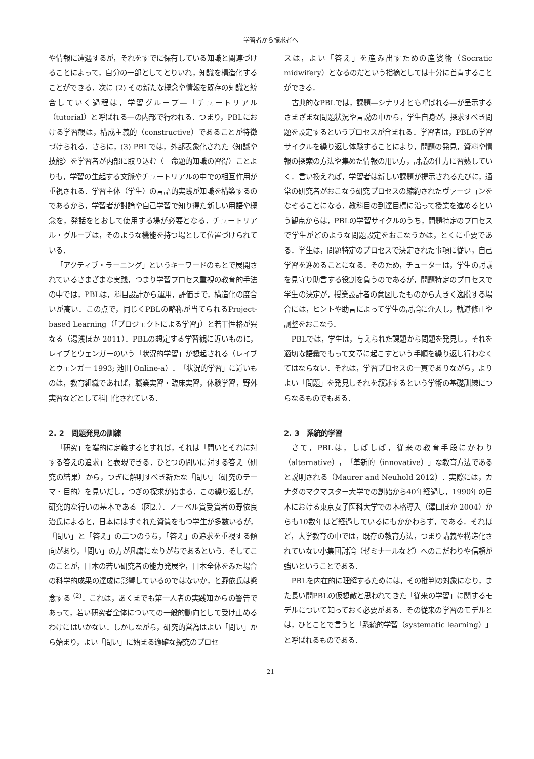学習者から探求者へ
や情報に遭遇するが，それをすでに保有している知識と関連づけることによって，自分の一部としてとりいれ，知識を構造化することができる．次に (2) その新たな概念や情報を既存の知識と統合していく過程は，学習グループ—「チュートリアル（tutorial）と呼ばれる—の内部で行われる．つまり，PBLにおける学習観は，構成主義的（constructive）であることが特徴づけられる．さらに，(3) PBLでは，外部表象化された〈知識や技能〉を学習者が内部に取り込む（＝命題的知識の習得）ことよりも，学習の生起する文脈やチュートリアルの中での相互作用が重視される．学習主体（学生）の言語的実践が知識を構築するのであるから，学習者が討論や自己学習で知り得た新しい用語や概念を，発話をとおして使用する場が必要となる．チュートリアル・グループは，そのような機能を持つ場として位置づけられている．
「アクティブ・ラーニング」というキーワードのもとで展開されているさまざまな実践，つまり学習プロセス重視の教育的手法の中では，PBLは，科目設計から運用，評価まで，構造化の度合いが高い．この点で，同じくPBLの略称が当てられるProject-based Learning（「プロジェクトによる学習」）と若干性格が異なる（湯浅ほか 2011）．PBLの想定する学習観に近いものに，レイブとウェンガーのいう「状況的学習」が想起される（レイブとウェンガー 1993; 池田 Online-a）．「状況的学習」に近いものは，教育組織であれば，職業実習・臨床実習，体験学習，野外実習などとして科目化されている．
2. 2　問題発見の訓練
「研究」を端的に定義するとすれば，それは「問いとそれに対する答えの追求」と表現できる．ひとつの問いに対する答え（研究の結果）から，つぎに解明すべき新たな「問い」（研究のテーマ・目的）を見いだし，つぎの探求が始まる．この繰り返しが，研究的な行いの基本である（図2.）．ノーベル賞受賞者の野依良治氏によると，日本にはすぐれた資質をもつ学生が多数いるが，「問い」と「答え」の二つのうち，「答え」の追求を重視する傾向があり，「問い」の方が凡庸になりがちであるという．そしてこのことが，日本の若い研究者の能力発展や，日本全体をみた場合の科学的成果の達成に影響しているのではないか，と野依氏は懸念する <sup>(2)</sup>．これは，あくまでも第一人者の実践知からの警告であって，若い研究者全体についての一般的動向として受け止めるわけにはいかない．しかしながら，研究的営為はよい「問い」から始まり，よい「問い」に始まる適確な探究のプロセ
スは，よい「答え」を産み出すための産婆術（Socratic midwifery）となるのだという指摘としては十分に首肯することができる．
古典的なPBLでは，課題—シナリオとも呼ばれる—が呈示するさまざまな問題状況や言説の中から，学生自身が，探求すべき問題を設定するというプロセスが含まれる．学習者は，PBLの学習サイクルを繰り返し体験することにより，問題の発見，資料や情報の探索の方法や集めた情報の用い方，討議の仕方に習熟していく．言い換えれば，学習者は新しい課題が提示されるたびに，通常の研究者がおこなう研究プロセスの縮約されたヴァージョンをなぞることになる．教科目の到達目標に沿って授業を進めるという観点からは，PBLの学習サイクルのうち，問題特定のプロセスで学生がどのような問題設定をおこなうかは，とくに重要である．学生は，問題特定のプロセスで決定された事項に従い，自己学習を進めることになる．そのため，チューターは，学生の討議を見守り助言する役割を負うのであるが，問題特定のプロセスで学生の決定が，授業設計者の意図したものから大きく逸脱する場合には，ヒントや助言によって学生の討論に介入し，軌道修正や調整をおこなう．
PBLでは，学生は，与えられた課題から問題を発見し，それを適切な語彙でもって文章に起こすという手順を繰り返し行わなくてはならない．それは，学習プロセスの一貫でありながら，よりよい「問題」を発見しそれを叙述するという学術の基礎訓練につらなるものでもある．
2. 3　系統的学習
さて，PBLは，しばしば，従来の教育手段にかわり（alternative），「革新的（innovative）」な教育方法であると説明される（Maurer and Neuhold 2012）．実際には，カナダのマクマスター大学での創始から40年経過し，1990年の日本における東京女子医科大学での本格導入（澤口ほか 2004）からも10数年ほど経過しているにもかかわらず，である．それほど，大学教育の中では，既存の教育方法，つまり講義や構造化されていない小集団討論（ゼミナールなど）へのこだわりや信頼が強いということである．
PBLを内在的に理解するためには，その批判の対象になり，また長い間PBLの仮想敵と思われてきた「従来の学習」に関するモデルについて知っておく必要がある．その従来の学習のモデルとは，ひとことで言うと「系統的学習（systematic learning）」と呼ばれるものである．
21